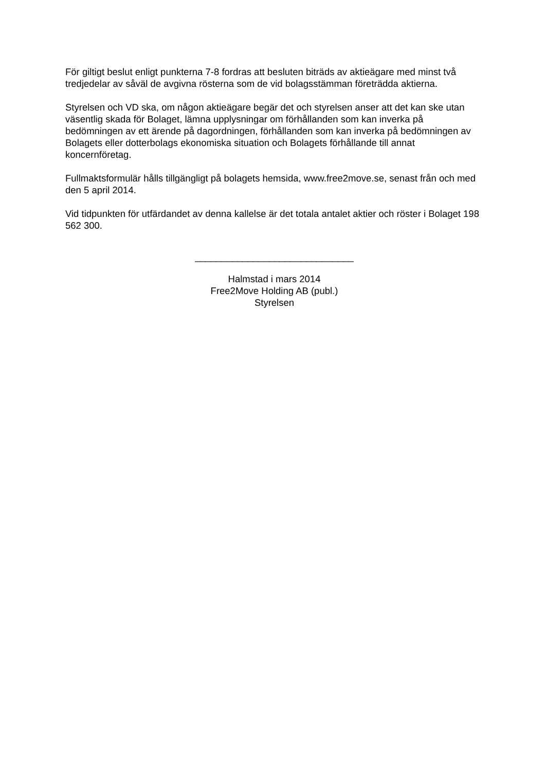För giltigt beslut enligt punkterna 7-8 fordras att besluten biträds av aktieägare med minst två tredjedelar av såväl de avgivna rösterna som de vid bolagsstämman företrädda aktierna.
Styrelsen och VD ska, om någon aktieägare begär det och styrelsen anser att det kan ske utan väsentlig skada för Bolaget, lämna upplysningar om förhållanden som kan inverka på bedömningen av ett ärende på dagordningen, förhållanden som kan inverka på bedömningen av Bolagets eller dotterbolags ekonomiska situation och Bolagets förhållande till annat koncernföretag.
Fullmaktsformulär hålls tillgängligt på bolagets hemsida, www.free2move.se, senast från och med den 5 april 2014.
Vid tidpunkten för utfärdandet av denna kallelse är det totala antalet aktier och röster i Bolaget 198 562 300.
______________________________
Halmstad i mars 2014
Free2Move Holding AB (publ.)
Styrelsen